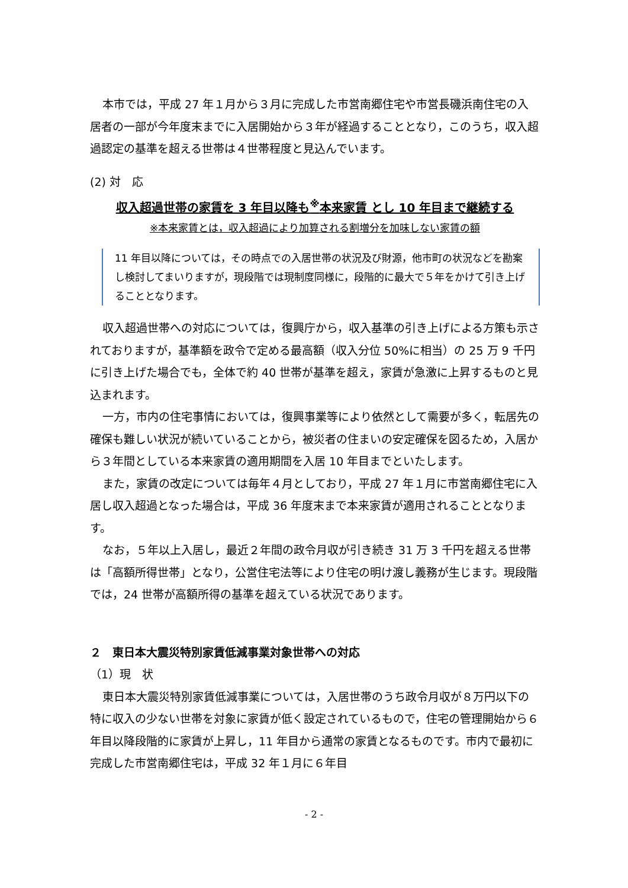本市では，平成 27 年１月から３月に完成した市営南郷住宅や市営長磯浜南住宅の入居者の一部が今年度末までに入居開始から３年が経過することとなり，このうち，収入超過認定の基準を超える世帯は４世帯程度と見込んでいます。
(2) 対　応
収入超過世帯の家賃を 3 年目以降も<sup>※</sup>本来家賃 とし 10 年目まで継続する
※本来家賃とは，収入超過により加算される割増分を加味しない家賃の額
11 年目以降については，その時点での入居世帯の状況及び財源，他市町の状況などを勘案し検討してまいりますが，現段階では現制度同様に，段階的に最大で５年をかけて引き上げることとなります。
収入超過世帯への対応については，復興庁から，収入基準の引き上げによる方策も示されておりますが，基準額を政令で定める最高額（収入分位 50%に相当）の 25 万 9 千円に引き上げた場合でも，全体で約 40 世帯が基準を超え，家賃が急激に上昇するものと見込まれます。
一方，市内の住宅事情においては，復興事業等により依然として需要が多く，転居先の確保も難しい状況が続いていることから，被災者の住まいの安定確保を図るため，入居から３年間としている本来家賃の適用期間を入居 10 年目までといたします。
また，家賃の改定については毎年４月としており，平成 27 年１月に市営南郷住宅に入居し収入超過となった場合は，平成 36 年度末まで本来家賃が適用されることとなります。
なお，５年以上入居し，最近２年間の政令月収が引き続き 31 万 3 千円を超える世帯は「高額所得世帯」となり，公営住宅法等により住宅の明け渡し義務が生じます。現段階では，24 世帯が高額所得の基準を超えている状況であります。
２　東日本大震災特別家賃低減事業対象世帯への対応
（1）現　状
東日本大震災特別家賃低減事業については，入居世帯のうち政令月収が８万円以下の特に収入の少ない世帯を対象に家賃が低く設定されているもので，住宅の管理開始から６年目以降段階的に家賃が上昇し，11 年目から通常の家賃となるものです。市内で最初に完成した市営南郷住宅は，平成 32 年１月に６年目
- 2 -